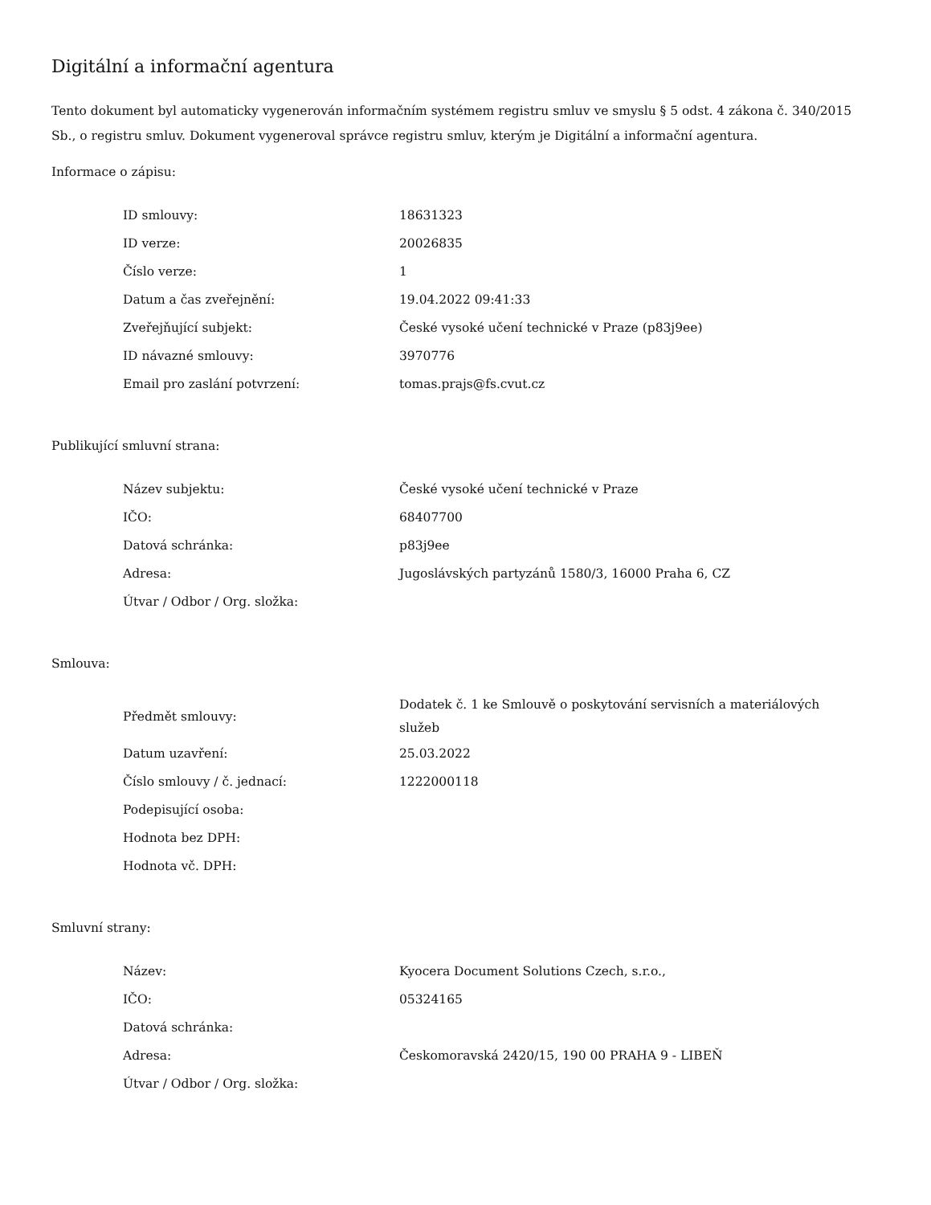Digitální a informační agentura
Tento dokument byl automaticky vygenerován informačním systémem registru smluv ve smyslu § 5 odst. 4 zákona č. 340/2015 Sb., o registru smluv. Dokument vygeneroval správce registru smluv, kterým je Digitální a informační agentura.
Informace o zápisu:
| ID smlouvy: | 18631323 |
| ID verze: | 20026835 |
| Číslo verze: | 1 |
| Datum a čas zveřejnění: | 19.04.2022 09:41:33 |
| Zveřejňující subjekt: | České vysoké učení technické v Praze (p83j9ee) |
| ID návazné smlouvy: | 3970776 |
| Email pro zaslání potvrzení: | tomas.prajs@fs.cvut.cz |
Publikující smluvní strana:
| Název subjektu: | České vysoké učení technické v Praze |
| IČO: | 68407700 |
| Datová schránka: | p83j9ee |
| Adresa: | Jugoslávských partyzánů 1580/3, 16000 Praha 6, CZ |
| Útvar / Odbor / Org. složka: | |
Smlouva:
| Předmět smlouvy: | Dodatek č. 1 ke Smlouvě o poskytování servisních a materiálových služeb |
| Datum uzavření: | 25.03.2022 |
| Číslo smlouvy / č. jednací: | 1222000118 |
| Podepisující osoba: | |
| Hodnota bez DPH: | |
| Hodnota vč. DPH: | |
Smluvní strany:
| Název: | Kyocera Document Solutions Czech, s.r.o., |
| IČO: | 05324165 |
| Datová schránka: | |
| Adresa: | Českomoravská 2420/15, 190 00 PRAHA 9 - LIBEŇ |
| Útvar / Odbor / Org. složka: | |